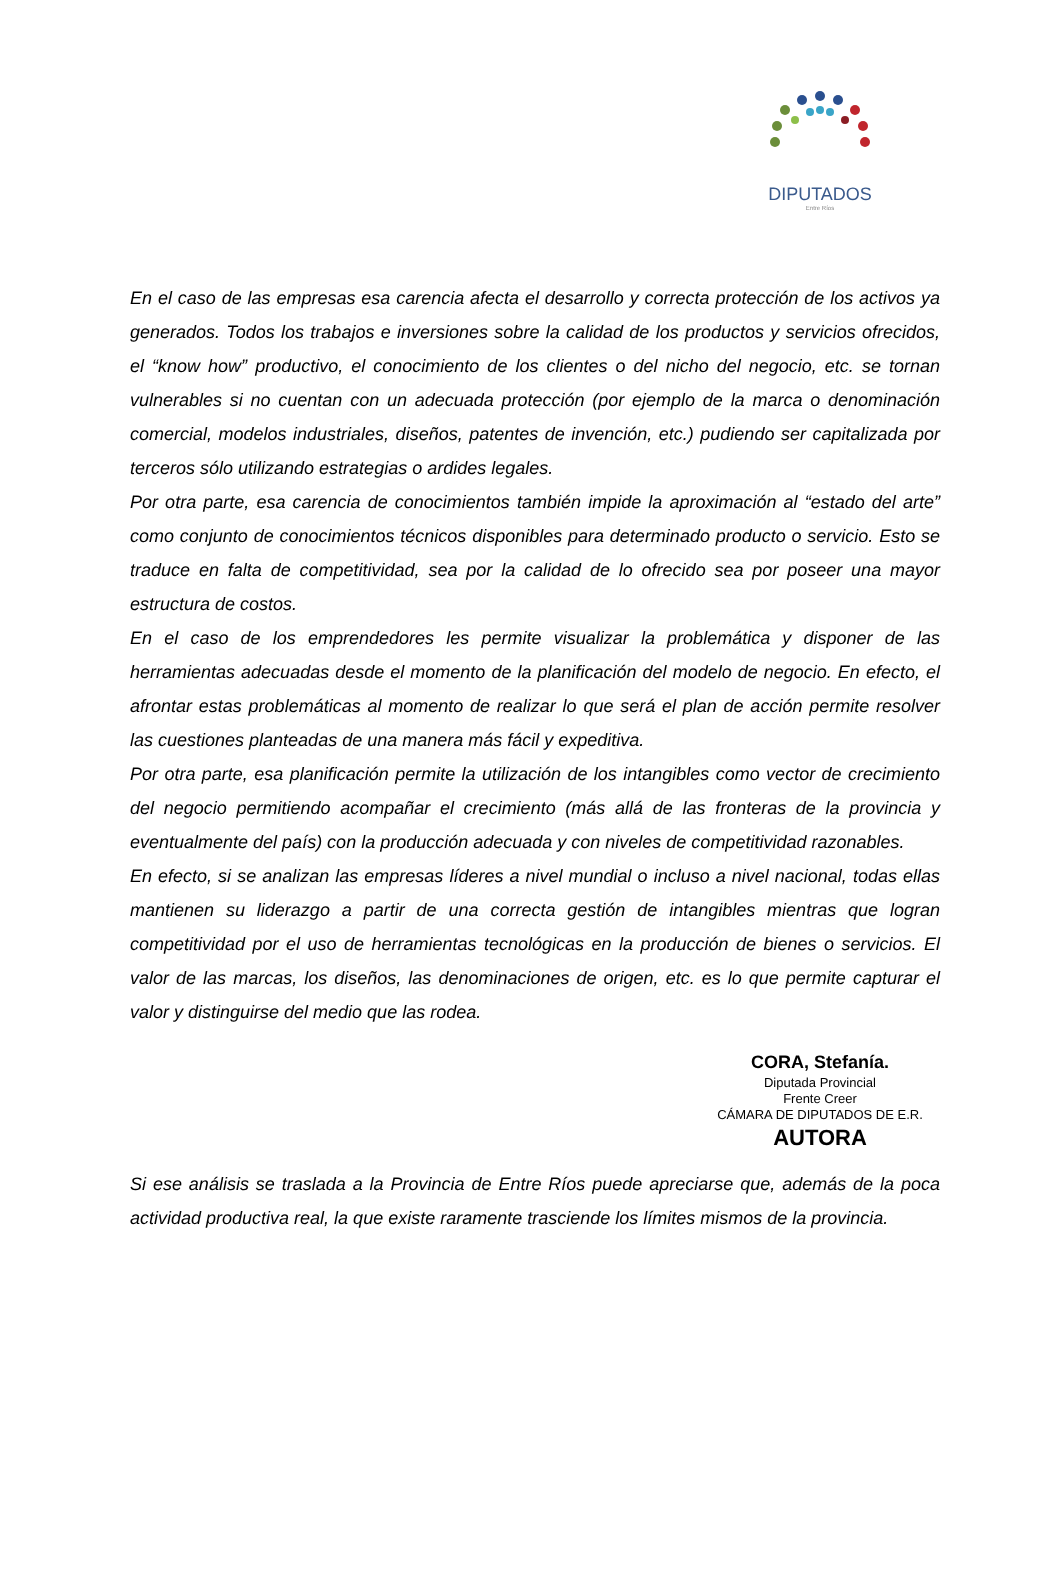DIPUTADOS
Entre Ríos
En el caso de las empresas esa carencia afecta el desarrollo y correcta protección de los activos ya generados. Todos los trabajos e inversiones sobre la calidad de los productos y servicios ofrecidos, el “know how” productivo, el conocimiento de los clientes o del nicho del negocio, etc. se tornan vulnerables si no cuentan con un adecuada protección (por ejemplo de la marca o denominación comercial, modelos industriales, diseños, patentes de invención, etc.) pudiendo ser capitalizada por terceros sólo utilizando estrategias o ardides legales.
Por otra parte, esa carencia de conocimientos también impide la aproximación al “estado del arte” como conjunto de conocimientos técnicos disponibles para determinado producto o servicio. Esto se traduce en falta de competitividad, sea por la calidad de lo ofrecido sea por poseer una mayor estructura de costos.
En el caso de los emprendedores les permite visualizar la problemática y disponer de las herramientas adecuadas desde el momento de la planificación del modelo de negocio. En efecto, el afrontar estas problemáticas al momento de realizar lo que será el plan de acción permite resolver las cuestiones planteadas de una manera más fácil y expeditiva.
Por otra parte, esa planificación permite la utilización de los intangibles como vector de crecimiento del negocio permitiendo acompañar el crecimiento (más allá de las fronteras de la provincia y eventualmente del país) con la producción adecuada y con niveles de competitividad razonables.
En efecto, si se analizan las empresas líderes a nivel mundial o incluso a nivel nacional, todas ellas mantienen su liderazgo a partir de una correcta gestión de intangibles mientras que logran competitividad por el uso de herramientas tecnológicas en la producción de bienes o servicios. El valor de las marcas, los diseños, las denominaciones de origen, etc. es lo que permite capturar el valor y distinguirse del medio que las rodea.
CORA, Stefanía.
Diputada Provincial
Frente Creer
CÁMARA DE DIPUTADOS DE E.R.
AUTORA
Si ese análisis se traslada a la Provincia de Entre Ríos puede apreciarse que, además de la poca actividad productiva real, la que existe raramente trasciende los límites mismos de la provincia.